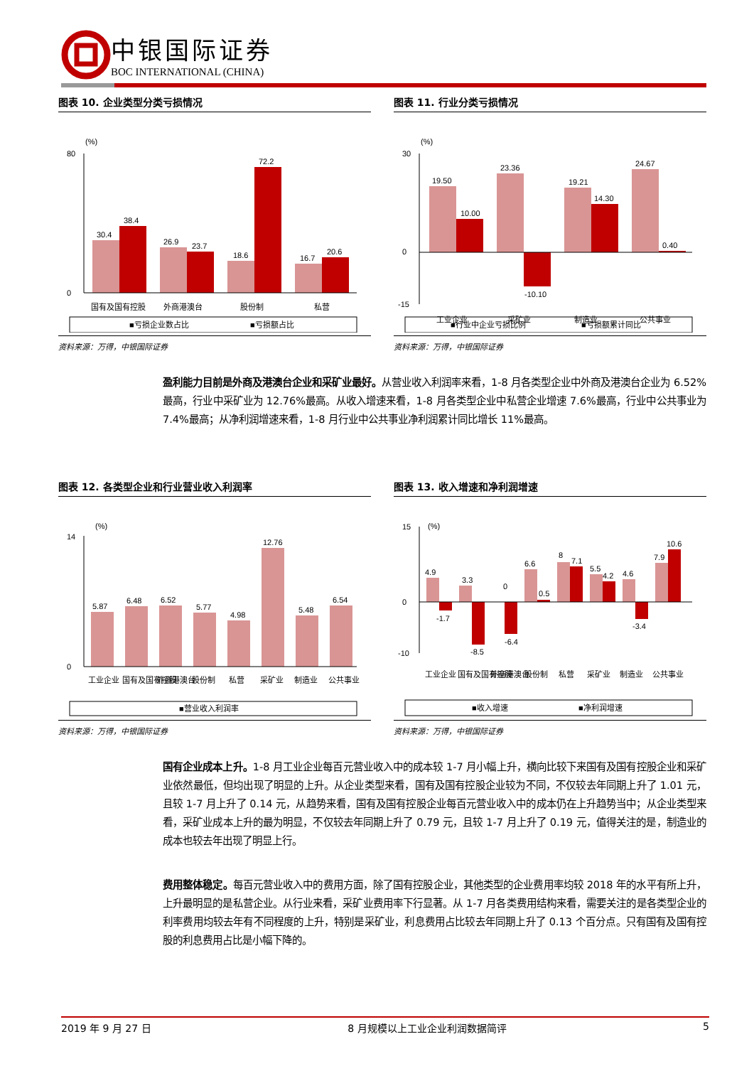中银国际证券
BOC INTERNATIONAL (CHINA)
图表 10. 企业类型分类亏损情况
(%)
0
80
30.4
38.4
26.9
23.7
18.6
72.2
16.7
20.6
国有及国有控股
外商港澳台
股份制
私营
■亏损企业数占比
■亏损额占比
资料来源：万得，中银国际证券
图表 11. 行业分类亏损情况
(%)
30
0
-15
19.50
10.00
23.36
-10.10
19.21
14.30
24.67
0.40
工业企业
采矿业
制造业
公共事业
■行业中企业亏损比例
■亏损额累计同比
资料来源：万得，中银国际证券
盈利能力目前是外商及港澳台企业和采矿业最好。从营业收入利润率来看，1-8 月各类型企业中外商及港澳台企业为 6.52%最高，行业中采矿业为 12.76%最高。从收入增速来看，1-8 月各类型企业中私营企业增速 7.6%最高，行业中公共事业为 7.4%最高；从净利润增速来看，1-8 月行业中公共事业净利润累计同比增长 11%最高。
图表 12. 各类型企业和行业营业收入利润率
(%)
0
14
5.87
6.48
6.52
5.77
4.98
12.76
5.48
6.54
工业企业
国有及国有控股
外商港澳台
股份制
私营
采矿业
制造业
公共事业
■营业收入利润率
资料来源：万得，中银国际证券
图表 13. 收入增速和净利润增速
(%)
15
0
-10
4.9
-1.7
3.3
-8.5
0
-6.4
6.6
0.5
8
7.1
5.5
4.2
4.6
-3.4
7.9
10.6
工业企业
国有及国有控股
外商港澳台
股份制
私营
采矿业
制造业
公共事业
■收入增速
■净利润增速
资料来源：万得，中银国际证券
国有企业成本上升。1-8 月工业企业每百元营业收入中的成本较 1-7 月小幅上升，横向比较下来国有及国有控股企业和采矿业依然最低，但均出现了明显的上升。从企业类型来看，国有及国有控股企业较为不同，不仅较去年同期上升了 1.01 元，且较 1-7 月上升了 0.14 元，从趋势来看，国有及国有控股企业每百元营业收入中的成本仍在上升趋势当中；从企业类型来看，采矿业成本上升的最为明显，不仅较去年同期上升了 0.79 元，且较 1-7 月上升了 0.19 元，值得关注的是，制造业的成本也较去年出现了明显上行。
费用整体稳定。每百元营业收入中的费用方面，除了国有控股企业，其他类型的企业费用率均较 2018 年的水平有所上升，上升最明显的是私营企业。从行业来看，采矿业费用率下行显著。从 1-7 月各类费用结构来看，需要关注的是各类型企业的利率费用均较去年有不同程度的上升，特别是采矿业，利息费用占比较去年同期上升了 0.13 个百分点。只有国有及国有控股的利息费用占比是小幅下降的。
2019 年 9 月 27 日 8 月规模以上工业企业利润数据简评 5